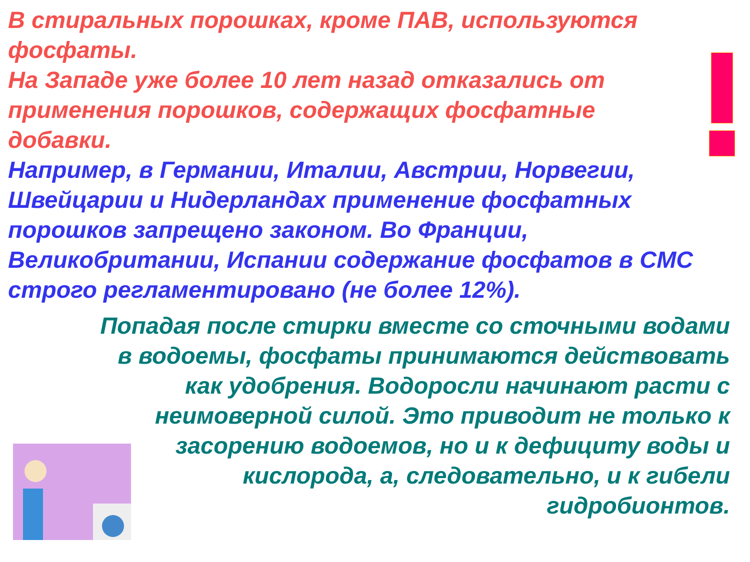В стиральных порошках, кроме ПАВ, используются фосфаты.
На Западе уже более 10 лет назад отказались от применения порошков, содержащих фосфатные добавки.
Например, в Германии, Италии, Австрии, Норвегии, Швейцарии и Нидерландах применение фосфатных порошков запрещено законом. Во Франции, Великобритании, Испании содержание фосфатов в СМС строго регламентировано (не более 12%).
Попадая после стирки вместе со сточными водами
в водоемы, фосфаты принимаются действовать
как удобрения. Водоросли начинают расти с
неимоверной силой. Это приводит не только к
засорению водоемов, но и к дефициту воды и
кислорода, а, следовательно, и к гибели
гидробионтов.